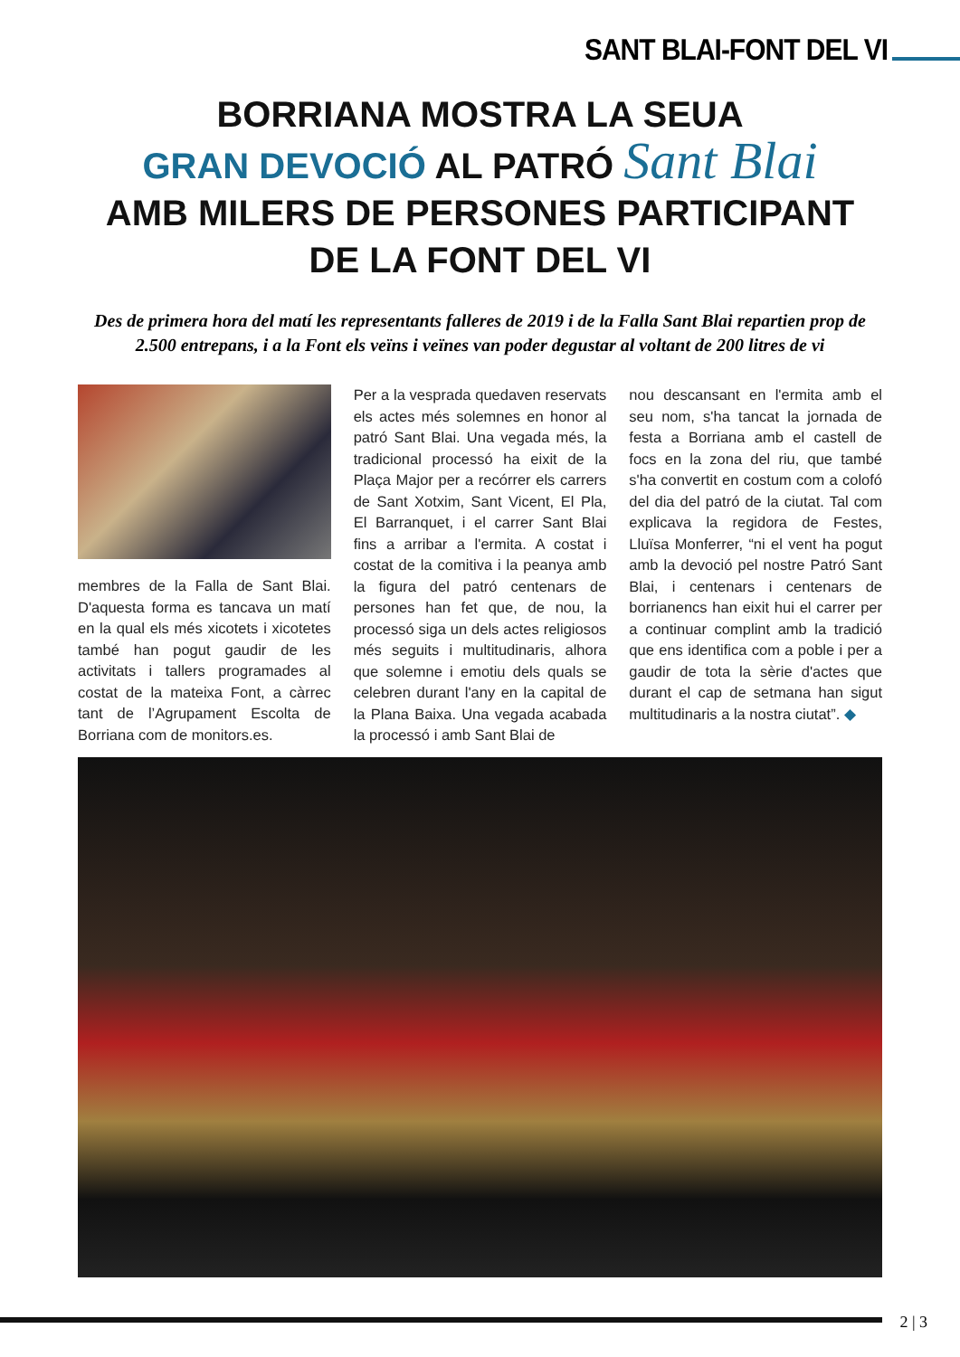SANT BLAI-FONT DEL VI
BORRIANA MOSTRA LA SEUA
GRAN DEVOCIÓ AL PATRÓ Sant Blai
AMB MILERS DE PERSONES PARTICIPANT
DE LA FONT DEL VI
Des de primera hora del matí les representants falleres de 2019 i de la Falla Sant Blai repartien prop de 2.500 entrepans, i a la Font els veïns i veïnes van poder degustar al voltant de 200 litres de vi
membres de la Falla de Sant Blai. D'aquesta forma es tancava un matí en la qual els més xicotets i xicotetes també han pogut gaudir de les activitats i tallers programades al costat de la mateixa Font, a càrrec tant de l’Agrupament Escolta de Borriana com de monitors.es.
Per a la vesprada quedaven reservats els actes més solemnes en honor al patró Sant Blai. Una vegada més, la tradicional processó ha eixit de la Plaça Major per a recórrer els carrers de Sant Xotxim, Sant Vicent, El Pla, El Barranquet, i el carrer Sant Blai fins a arribar a l'ermita. A costat i costat de la comitiva i la peanya amb la figura del patró centenars de persones han fet que, de nou, la processó siga un dels actes religiosos més seguits i multitudinaris, alhora que solemne i emotiu dels quals se celebren durant l'any en la capital de la Plana Baixa. Una vegada acabada la processó i amb Sant Blai de
nou descansant en l'ermita amb el seu nom, s'ha tancat la jornada de festa a Borriana amb el castell de focs en la zona del riu, que també s'ha convertit en costum com a colofó del dia del patró de la ciutat. Tal com explicava la regidora de Festes, Lluïsa Monferrer, “ni el vent ha pogut amb la devoció pel nostre Patró Sant Blai, i centenars i centenars de borrianencs han eixit hui el carrer per a continuar complint amb la tradició que ens identifica com a poble i per a gaudir de tota la sèrie d'actes que durant el cap de setmana han sigut multitudinaris a la nostra ciutat”. ◆
2 | 3